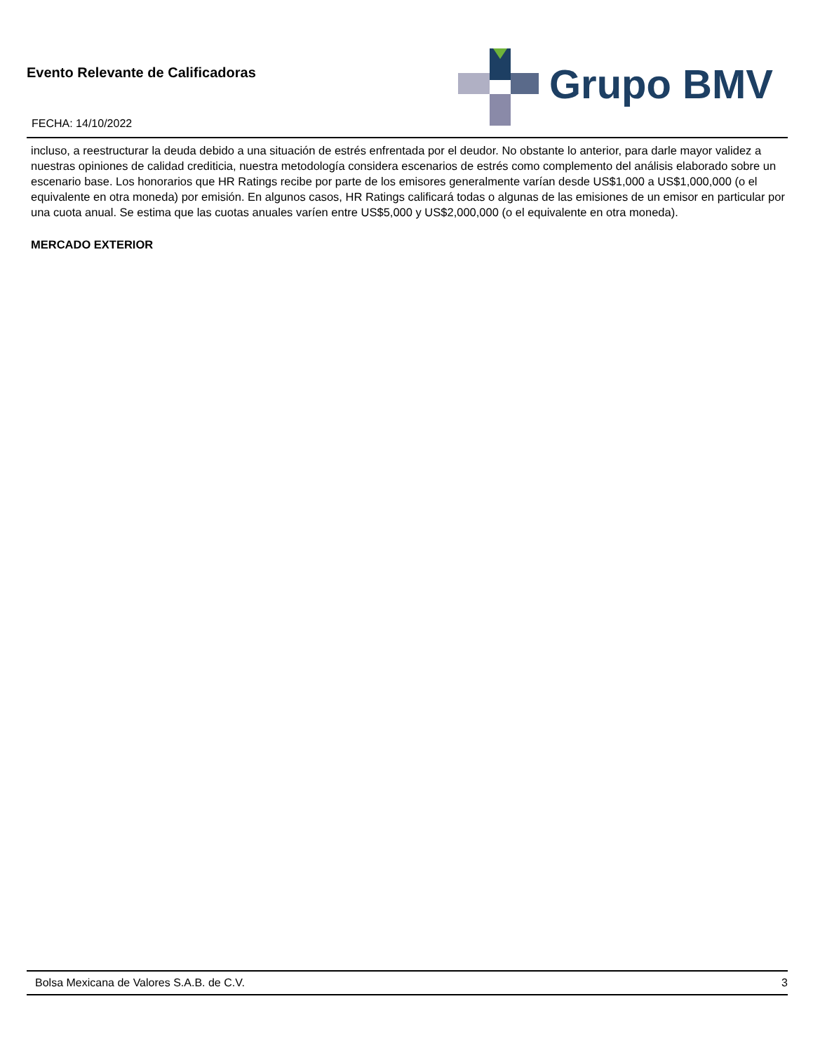Evento Relevante de Calificadoras
FECHA: 14/10/2022
Grupo BMV
incluso, a reestructurar la deuda debido a una situación de estrés enfrentada por el deudor. No obstante lo anterior, para darle mayor validez a nuestras opiniones de calidad crediticia, nuestra metodología considera escenarios de estrés como complemento del análisis elaborado sobre un escenario base. Los honorarios que HR Ratings recibe por parte de los emisores generalmente varían desde US$1,000 a US$1,000,000 (o el equivalente en otra moneda) por emisión. En algunos casos, HR Ratings calificará todas o algunas de las emisiones de un emisor en particular por una cuota anual. Se estima que las cuotas anuales varíen entre US$5,000 y US$2,000,000 (o el equivalente en otra moneda).
MERCADO EXTERIOR
Bolsa Mexicana de Valores S.A.B. de C.V. 3